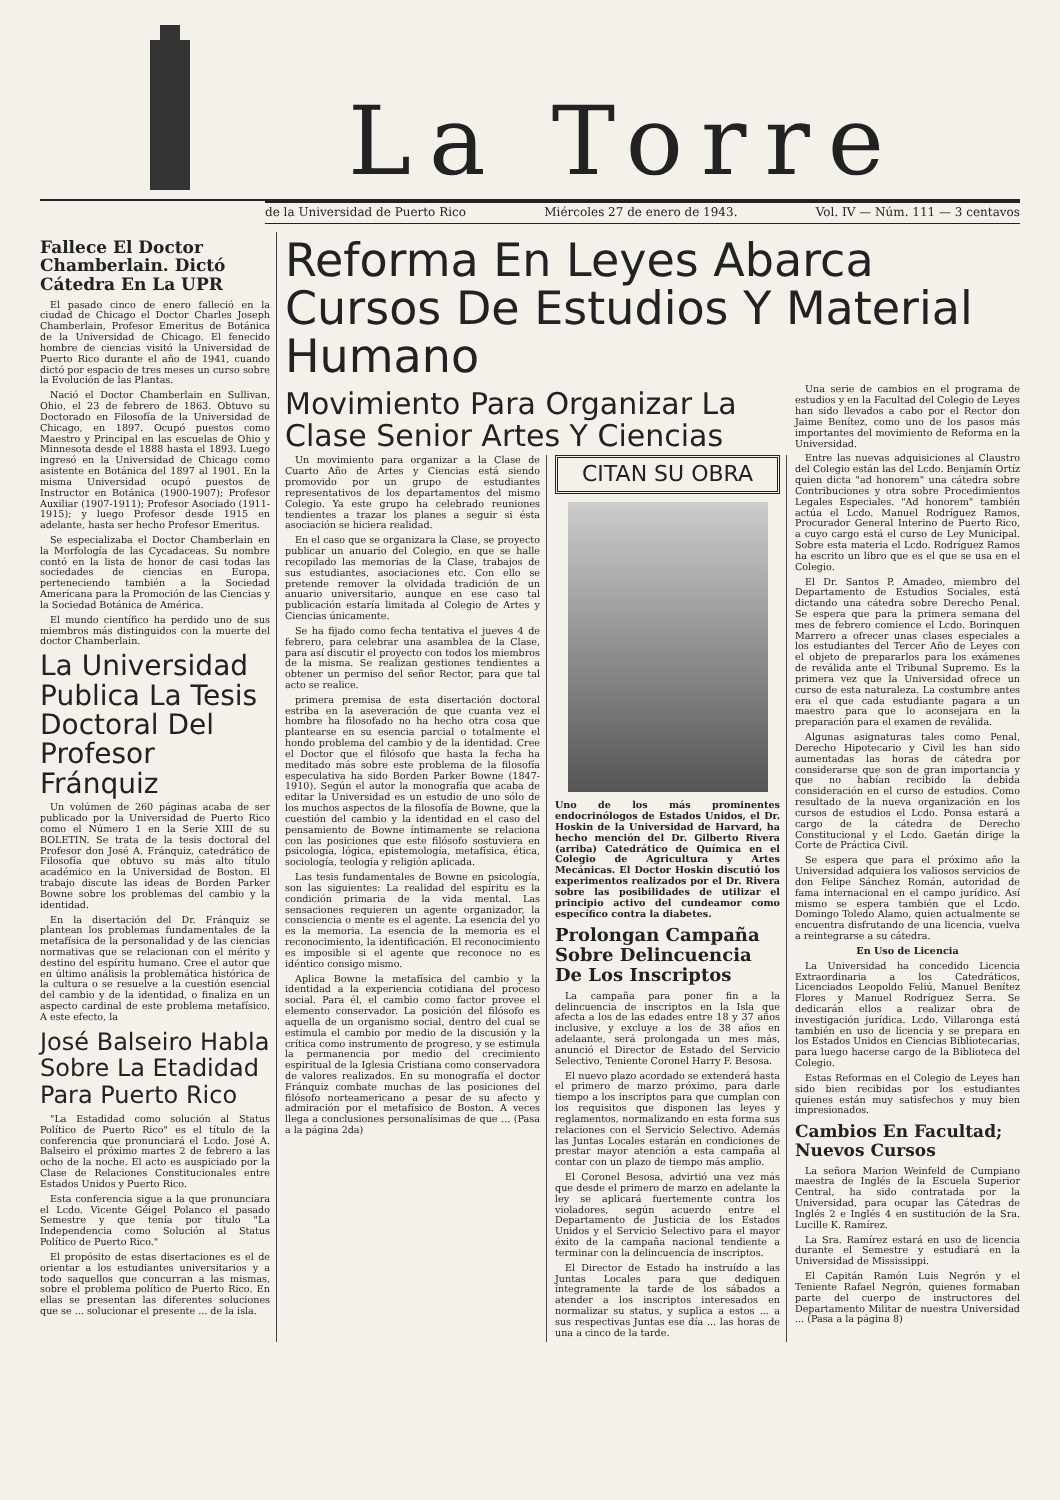La Torre
de la Universidad de Puerto Rico Miércoles 27 de enero de 1943. Vol. IV — Núm. 111 — 3 centavos
Fallece El Doctor Chamberlain. Dictó Cátedra En La UPR
El pasado cinco de enero falleció en la ciudad de Chicago el Doctor Charles Joseph Chamberlain, Profesor Emeritus de Botánica de la Universidad de Chicago. El fenecido hombre de ciencias visitó la Universidad de Puerto Rico durante el año de 1941, cuando dictó por espacio de tres meses un curso sobre la Evolución de las Plantas.
Nació el Doctor Chamberlain en Sullivan, Ohio, el 23 de febrero de 1863. Obtuvo su Doctorado en Filosofía de la Universidad de Chicago, en 1897. Ocupó puestos como Maestro y Principal en las escuelas de Ohio y Minnesota desde el 1888 hasta el 1893. Luego ingresó en la Universidad de Chicago como asistente en Botánica del 1897 al 1901. En la misma Universidad ocupó puestos de Instructor en Botánica (1900-1907); Profesor Auxiliar (1907-1911); Profesor Asociado (1911-1915); y luego Profesor desde 1915 en adelante, hasta ser hecho Profesor Emeritus.
Se especializaba el Doctor Chamberlain en la Morfología de las Cycadaceas. Su nombre contó en la lista de honor de casi todas las sociedades de ciencias en Europa, perteneciendo también a la Sociedad Americana para la Promoción de las Ciencias y la Sociedad Botánica de América.
El mundo científico ha perdido uno de sus miembros más distinguidos con la muerte del doctor Chamberlain.
La Universidad Publica La Tesis Doctoral Del Profesor Fránquiz
Un volúmen de 260 páginas acaba de ser publicado por la Universidad de Puerto Rico como el Número 1 en la Serie XIII de su BOLETIN. Se trata de la tesis doctoral del Profesor don José A. Fránquiz, catedrático de Filosofía que obtuvo su más alto título académico en la Universidad de Boston. El trabajo discute las ideas de Borden Parker Bowne sobre los problemas del cambio y la identidad.
En la disertación del Dr. Fránquiz se plantean los problemas fundamentales de la metafísica de la personalidad y de las ciencias normativas que se relacionan con el mérito y destino del espíritu humano. Cree el autor que en último análisis la problemática histórica de la cultura o se resuelve a la cuestión esencial del cambio y de la identidad, o finaliza en un aspecto cardinal de este problema metafísico. A este efecto, la
José Balseiro Habla Sobre La Etadidad Para Puerto Rico
"La Estadidad como solución al Status Político de Puerto Rico" es el título de la conferencia que pronunciará el Lcdo. José A. Balseiro el próximo martes 2 de febrero a las ocho de la noche. El acto es auspiciado por la Clase de Relaciones Constitucionales entre Estados Unidos y Puerto Rico.
Esta conferencia sigue a la que pronunciara el Lcdo. Vicente Géigel Polanco el pasado Semestre y que tenía por título "La Independencia como Solución al Status Político de Puerto Rico."
El propósito de estas disertaciones es el de orientar a los estudiantes universitarios y a todo saquellos que concurran a las mismas, sobre el problema político de Puerto Rico. En ellas se presentan las diferentes soluciones que se ... solucionar el presente ... de la isla.
Reforma En Leyes Abarca Cursos De Estudios Y Material Humano
Movimiento Para Organizar La Clase Senior Artes Y Ciencias
Un movimiento para organizar a la Clase de Cuarto Año de Artes y Ciencias está siendo promovido por un grupo de estudiantes representativos de los departamentos del mismo Colegio. Ya este grupo ha celebrado reuniones tendientes a trazar los planes a seguir si ésta asociación se hiciera realidad.
En el caso que se organizara la Clase, se proyecto publicar un anuario del Colegio, en que se halle recopilado las memorias de la Clase, trabajos de sus estudiantes, asociaciones etc. Con ello se pretende remover la olvidada tradición de un anuario universitario, aunque en ese caso tal publicación estaría limitada al Colegio de Artes y Ciencias únicamente.
Se ha fijado como fecha tentativa el jueves 4 de febrero, para celebrar una asamblea de la Clase, para así discutir el proyecto con todos los miembros de la misma. Se realizan gestiones tendientes a obtener un permiso del señor Rector, para que tal acto se realice.
primera premisa de esta disertación doctoral estriba en la aseveración de que cuanta vez el hombre ha filosofado no ha hecho otra cosa que plantearse en su esencia parcial o totalmente el hondo problema del cambio y de la identidad. Cree el Doctor que el filósofo que hasta la fecha ha meditado más sobre este problema de la filosofía especulativa ha sido Borden Parker Bowne (1847-1910). Según el autor la monografía que acaba de editar la Universidad es un estudio de uno sólo de los muchos aspectos de la filosofía de Bowne, que la cuestión del cambio y la identidad en el caso del pensamiento de Bowne íntimamente se relaciona con las posiciones que este filósofo sostuviera en psicología, lógica, epistemología, metafísica, ética, sociología, teología y religión aplicada.
Las tesis fundamentales de Bowne en psicología, son las siguientes: La realidad del espíritu es la condición primaria de la vida mental. Las sensaciones requieren un agente organizador, la consciencia o mente es el agente. La esencia del yo es la memoria. La esencia de la memoria es el reconocimiento, la identificación. El reconocimiento es imposible si el agente que reconoce no es idéntico consigo mismo.
Aplica Bowne la metafísica del cambio y la identidad a la experiencia cotidiana del proceso social. Para él, el cambio como factor provee el elemento conservador. La posición del filósofo es aquella de un organismo social, dentro del cual se estimula el cambio por medio de la discusión y la crítica como instrumento de progreso, y se estimula la permanencia por medio del crecimiento espiritual de la Iglesia Cristiana como conservadora de valores realizados. En su monografía el doctor Fránquiz combate muchas de las posiciones del filósofo norteamericano a pesar de su afecto y admiración por el metafísico de Boston. A veces llega a conclusiones personalísimas de que ... (Pasa a la página 2da)
CITAN SU OBRA
Uno de los más prominentes endocrinólogos de Estados Unidos, el Dr. Hoskin de la Universidad de Harvard, ha hecho mención del Dr. Gilberto Rivera (arriba) Catedrático de Química en el Colegio de Agricultura y Artes Mecánicas. El Doctor Hoskin discutió los experimentos realizados por el Dr. Rivera sobre las posibilidades de utilizar el principio activo del cundeamor como específico contra la diabetes.
Prolongan Campaña Sobre Delincuencia De Los Inscriptos
La campaña para poner fin a la delincuencia de inscriptos en la Isla que afecta a los de las edades entre 18 y 37 años inclusive, y excluye a los de 38 años en adelaante, será prolongada un mes más, anunció el Director de Estado del Servicio Selectivo, Teniente Coronel Harry F. Besosa.
El nuevo plazo acordado se extenderá hasta el primero de marzo próximo, para darle tiempo a los inscriptos para que cumplan con los requisitos que disponen las leyes y reglamentos, normalizando en esta forma sus relaciones con el Servicio Selectivo. Además las Juntas Locales estarán en condiciones de prestar mayor atención a esta campaña al contar con un plazo de tiempo más amplio.
El Coronel Besosa, advirtió una vez más que desde el primero de marzo en adelante la ley se aplicará fuertemente contra los violadores, según acuerdo entre el Departamento de Justicia de los Estados Unidos y el Servicio Selectivo para el mayor éxito de la campaña nacional tendiente a terminar con la delincuencia de inscriptos.
El Director de Estado ha instruído a las Juntas Locales para que dediquen íntegramente la tarde de los sábados a atender a los inscriptos interesados en normalizar su status, y suplica a estos ... a sus respectivas Juntas ese día ... las horas de una a cinco de la tarde.
Una serie de cambios en el programa de estudios y en la Facultad del Colegio de Leyes han sido llevados a cabo por el Rector don Jaime Benítez, como uno de los pasos más importantes del movimiento de Reforma en la Universidad.
Entre las nuevas adquisiciones al Claustro del Colegio están las del Lcdo. Benjamín Ortíz quien dicta "ad honorem" una cátedra sobre Contribuciones y otra sobre Procedimientos Legales Especiales. "Ad honorem" también actúa el Lcdo. Manuel Rodríguez Ramos, Procurador General Interino de Puerto Rico, a cuyo cargo está el curso de Ley Municipal. Sobre esta materia el Lcdo. Rodríguez Ramos ha escrito un libro que es el que se usa en el Colegio.
El Dr. Santos P. Amadeo, miembro del Departamento de Estudios Sociales, está dictando una cátedra sobre Derecho Penal. Se espera que para la primera semana del mes de febrero comience el Lcdo. Borinquen Marrero a ofrecer unas clases especiales a los estudiantes del Tercer Año de Leyes con el objeto de prepararlos para los exámenes de reválida ante el Tribunal Supremo. Es la primera vez que la Universidad ofrece un curso de esta naturaleza. La costumbre antes era el que cada estudiante pagara a un maestro para que lo aconsejara en la preparación para el examen de reválida.
Algunas asignaturas tales como Penal, Derecho Hipotecario y Civil les han sido aumentadas las horas de cátedra por considerarse que son de gran importancia y que no habían recibido la debida consideración en el curso de estudios. Como resultado de la nueva organización en los cursos de estudios el Lcdo. Ponsa estará a cargo de la cátedra de Derecho Constitucional y el Lcdo. Gaetán dirige la Corte de Práctica Civil.
Se espera que para el próximo año la Universidad adquiera los valiosos servicios de don Felipe Sánchez Román, autoridad de fama internacional en el campo jurídico. Así mismo se espera también que el Lcdo. Domingo Toledo Alamo, quien actualmente se encuentra disfrutando de una licencia, vuelva a reintegrarse a su cátedra.
En Uso de Licencia
La Universidad ha concedido Licencia Extraordinaria a los Catedráticos, Licenciados Leopoldo Feliú, Manuel Benítez Flores y Manuel Rodríguez Serra. Se dedicarán ellos a realizar obra de investigación jurídica. Lcdo. Villaronga está también en uso de licencia y se prepara en los Estados Unidos en Ciencias Bibliotecarias, para luego hacerse cargo de la Biblioteca del Colegio.
Estas Reformas en el Colegio de Leyes han sido bien recibidas por los estudiantes quienes están muy satisfechos y muy bien impresionados.
Cambios En Facultad; Nuevos Cursos
La señora Marion Weinfeld de Cumpiano maestra de Inglés de la Escuela Superior Central, ha sido contratada por la Universidad, para ocupar las Cátedras de Inglés 2 e Inglés 4 en sustitución de la Sra. Lucille K. Ramírez.
La Sra. Ramírez estará en uso de licencia durante el Semestre y estudiará en la Universidad de Mississippi.
El Capitán Ramón Luis Negrón y el Teniente Rafael Negrón, quienes formaban parte del cuerpo de instructores del Departamento Militar de nuestra Universidad ... (Pasa a la página 8)